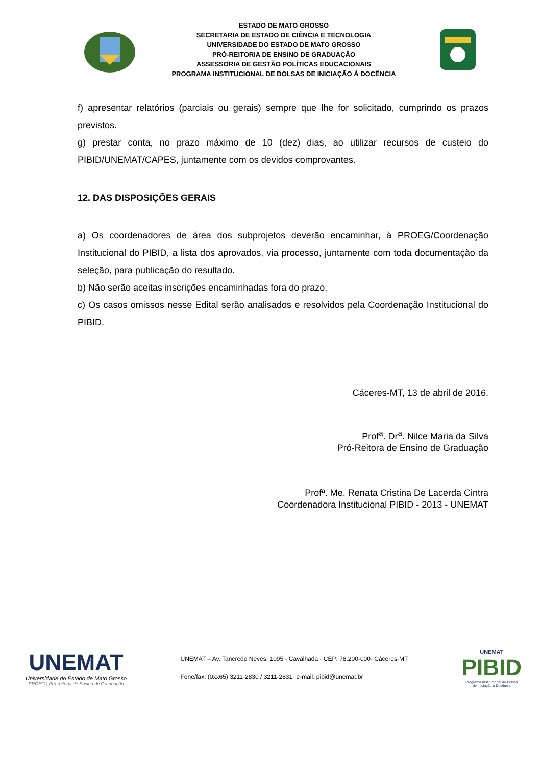ESTADO DE MATO GROSSO
SECRETARIA DE ESTADO DE CIÊNCIA E TECNOLOGIA
UNIVERSIDADE DO ESTADO DE MATO GROSSO
PRÓ-REITORIA DE ENSINO DE GRADUAÇÃO
ASSESSORIA DE GESTÃO POLÍTICAS EDUCACIONAIS
PROGRAMA INSTITUCIONAL DE BOLSAS DE INICIAÇÃO À DOCÊNCIA
f) apresentar relatórios (parciais ou gerais) sempre que lhe for solicitado, cumprindo os prazos previstos.
g) prestar conta, no prazo máximo de 10 (dez) dias, ao utilizar recursos de custeio do PIBID/UNEMAT/CAPES, juntamente com os devidos comprovantes.
12. DAS DISPOSIÇÕES GERAIS
a) Os coordenadores de área dos subprojetos deverão encaminhar, à PROEG/Coordenação Institucional do PIBID, a lista dos aprovados, via processo, juntamente com toda documentação da seleção, para publicação do resultado.
b) Não serão aceitas inscrições encaminhadas fora do prazo.
c) Os casos omissos nesse Edital serão analisados e resolvidos pela Coordenação Institucional do PIBID.
Cáceres-MT, 13 de abril de 2016.
Prof<sup>a</sup>. Dr<sup>a</sup>. Nilce Maria da Silva
Pró-Reitora de Ensino de Graduação
Profª. Me. Renata Cristina De Lacerda Cintra
Coordenadora Institucional PIBID - 2013 - UNEMAT
UNEMAT
Universidade do Estado de Mato Grosso
- PROEG | Pró-reitoria de Ensino de Graduação -
UNEMAT – Av. Tancredo Neves, 1095 - Cavalhada - CEP: 78.200-000- Cáceres-MT
Fone/fax: (0xx65) 3211-2830 / 3211-2831- e-mail: pibid@unemat.br
UNEMAT
PIBID
Programa Institucional de Bolsas
de Iniciação à Docência